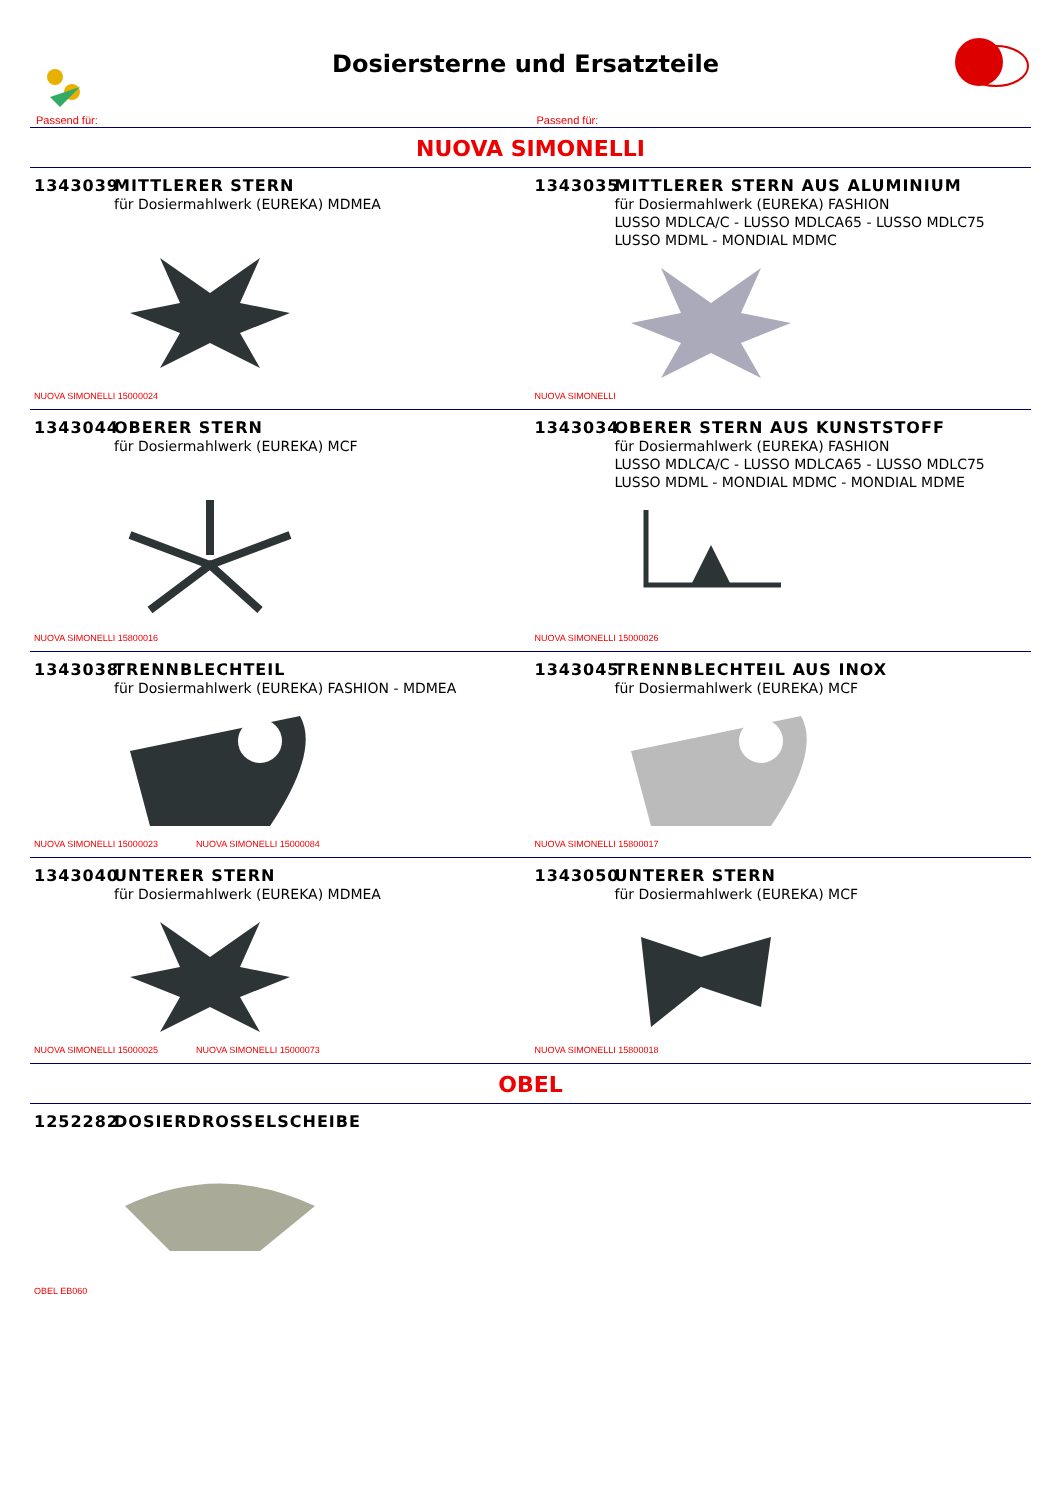Dosiersterne und Ersatzteile
Passend für: Passend für:
NUOVA SIMONELLI
1343039 MITTLERER STERN
für Dosiermahlwerk (EUREKA) MDMEA
NUOVA SIMONELLI 15000024
1343035 MITTLERER STERN AUS ALUMINIUM
für Dosiermahlwerk (EUREKA) FASHION
LUSSO MDLCA/C - LUSSO MDLCA65 - LUSSO MDLC75
LUSSO MDML - MONDIAL MDMC
NUOVA SIMONELLI
1343044 OBERER STERN
für Dosiermahlwerk (EUREKA) MCF
NUOVA SIMONELLI 15800016
1343034 OBERER STERN AUS KUNSTSTOFF
für Dosiermahlwerk (EUREKA) FASHION
LUSSO MDLCA/C - LUSSO MDLCA65 - LUSSO MDLC75
LUSSO MDML - MONDIAL MDMC - MONDIAL MDME
NUOVA SIMONELLI 15000026
1343038 TRENNBLECHTEIL
für Dosiermahlwerk (EUREKA) FASHION - MDMEA
NUOVA SIMONELLI 15000023 NUOVA SIMONELLI 15000084
1343045 TRENNBLECHTEIL AUS INOX
für Dosiermahlwerk (EUREKA) MCF
NUOVA SIMONELLI 15800017
1343040 UNTERER STERN
für Dosiermahlwerk (EUREKA) MDMEA
NUOVA SIMONELLI 15000025 NUOVA SIMONELLI 15000073
1343050 UNTERER STERN
für Dosiermahlwerk (EUREKA) MCF
NUOVA SIMONELLI 15800018
OBEL
1252282 DOSIERDROSSELSCHEIBE
OBEL EB060